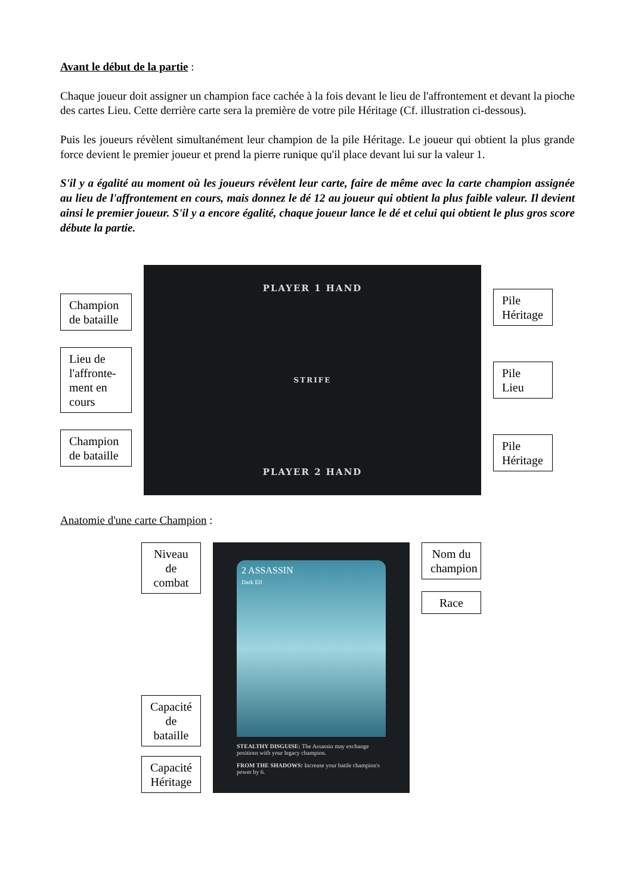Avant le début de la partie :
Chaque joueur doit assigner un champion face cachée à la fois devant le lieu de l'affrontement et devant la pioche des cartes Lieu. Cette derrière carte sera la première de votre pile Héritage (Cf. illustration ci-dessous).
Puis les joueurs révèlent simultanément leur champion de la pile Héritage. Le joueur qui obtient la plus grande force devient le premier joueur et prend la pierre runique qu'il place devant lui sur la valeur 1.
S'il y a égalité au moment où les joueurs révèlent leur carte, faire de même avec la carte champion assignée au lieu de l'affrontement en cours, mais donnez le dé 12 au joueur qui obtient la plus faible valeur. Il devient ainsi le premier joueur. S'il y a encore égalité, chaque joueur lance le dé et celui qui obtient le plus gros score débute la partie.
Champion de bataille
Lieu de l'affronte-ment en cours
Champion de bataille
PLAYER 1 HAND
STRIFE
PLAYER 2 HAND
Pile Héritage
Pile Lieu
Pile Héritage
Anatomie d'une carte Champion :
Niveau de combat
Capacité de bataille
Capacité Héritage
2 ASSASSIN
Dark Elf
STEALTHY DISGUISE: The Assassin may exchange positions with your legacy champion.
FROM THE SHADOWS: Increase your battle champion's power by 6.
Nom du champion
Race